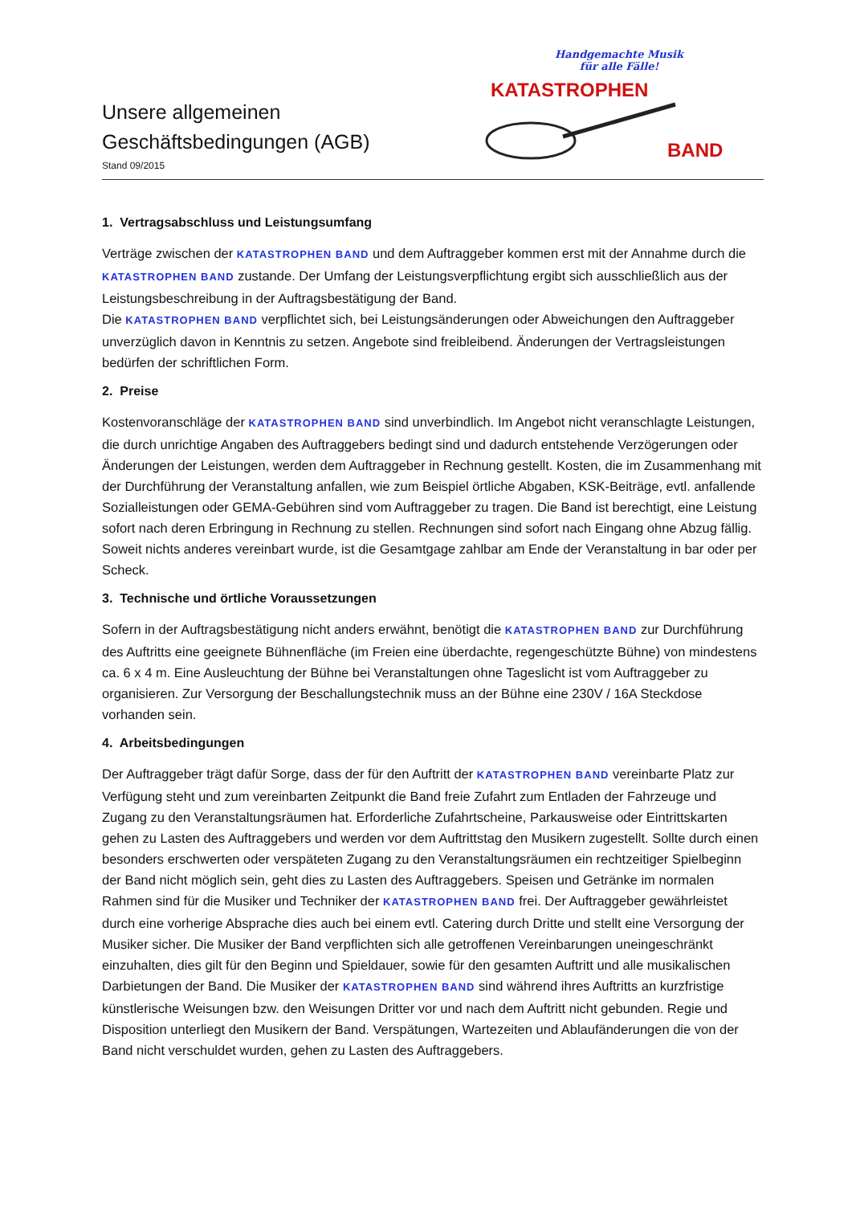Unsere allgemeinen
Geschäftsbedingungen (AGB)
Stand 09/2015
Handgemachte Musik
für alle Fälle!
KATASTROPHEN
BAND
1. Vertragsabschluss und Leistungsumfang
Verträge zwischen der KATASTROPHEN BAND und dem Auftraggeber kommen erst mit der Annahme durch die KATASTROPHEN BAND zustande. Der Umfang der Leistungsverpflichtung ergibt sich ausschließlich aus der Leistungsbeschreibung in der Auftragsbestätigung der Band.
Die KATASTROPHEN BAND verpflichtet sich, bei Leistungsänderungen oder Abweichungen den Auftraggeber unverzüglich davon in Kenntnis zu setzen. Angebote sind freibleibend. Änderungen der Vertragsleistungen bedürfen der schriftlichen Form.
2. Preise
Kostenvoranschläge der KATASTROPHEN BAND sind unverbindlich. Im Angebot nicht veranschlagte Leistungen, die durch unrichtige Angaben des Auftraggebers bedingt sind und dadurch entstehende Verzögerungen oder Änderungen der Leistungen, werden dem Auftraggeber in Rechnung gestellt. Kosten, die im Zusammenhang mit der Durchführung der Veranstaltung anfallen, wie zum Beispiel örtliche Abgaben, KSK-Beiträge, evtl. anfallende Sozialleistungen oder GEMA-Gebühren sind vom Auftraggeber zu tragen. Die Band ist berechtigt, eine Leistung sofort nach deren Erbringung in Rechnung zu stellen. Rechnungen sind sofort nach Eingang ohne Abzug fällig. Soweit nichts anderes vereinbart wurde, ist die Gesamtgage zahlbar am Ende der Veranstaltung in bar oder per Scheck.
3. Technische und örtliche Voraussetzungen
Sofern in der Auftragsbestätigung nicht anders erwähnt, benötigt die KATASTROPHEN BAND zur Durchführung des Auftritts eine geeignete Bühnenfläche (im Freien eine überdachte, regengeschützte Bühne) von mindestens ca. 6 x 4 m. Eine Ausleuchtung der Bühne bei Veranstaltungen ohne Tageslicht ist vom Auftraggeber zu organisieren. Zur Versorgung der Beschallungstechnik muss an der Bühne eine 230V / 16A Steckdose vorhanden sein.
4. Arbeitsbedingungen
Der Auftraggeber trägt dafür Sorge, dass der für den Auftritt der KATASTROPHEN BAND vereinbarte Platz zur Verfügung steht und zum vereinbarten Zeitpunkt die Band freie Zufahrt zum Entladen der Fahrzeuge und Zugang zu den Veranstaltungsräumen hat. Erforderliche Zufahrtscheine, Parkausweise oder Eintrittskarten gehen zu Lasten des Auftraggebers und werden vor dem Auftrittstag den Musikern zugestellt. Sollte durch einen besonders erschwerten oder verspäteten Zugang zu den Veranstaltungsräumen ein rechtzeitiger Spielbeginn der Band nicht möglich sein, geht dies zu Lasten des Auftraggebers. Speisen und Getränke im normalen Rahmen sind für die Musiker und Techniker der KATASTROPHEN BAND frei. Der Auftraggeber gewährleistet durch eine vorherige Absprache dies auch bei einem evtl. Catering durch Dritte und stellt eine Versorgung der Musiker sicher. Die Musiker der Band verpflichten sich alle getroffenen Vereinbarungen uneingeschränkt einzuhalten, dies gilt für den Beginn und Spieldauer, sowie für den gesamten Auftritt und alle musikalischen Darbietungen der Band. Die Musiker der KATASTROPHEN BAND sind während ihres Auftritts an kurzfristige künstlerische Weisungen bzw. den Weisungen Dritter vor und nach dem Auftritt nicht gebunden. Regie und Disposition unterliegt den Musikern der Band. Verspätungen, Wartezeiten und Ablaufänderungen die von der Band nicht verschuldet wurden, gehen zu Lasten des Auftraggebers.